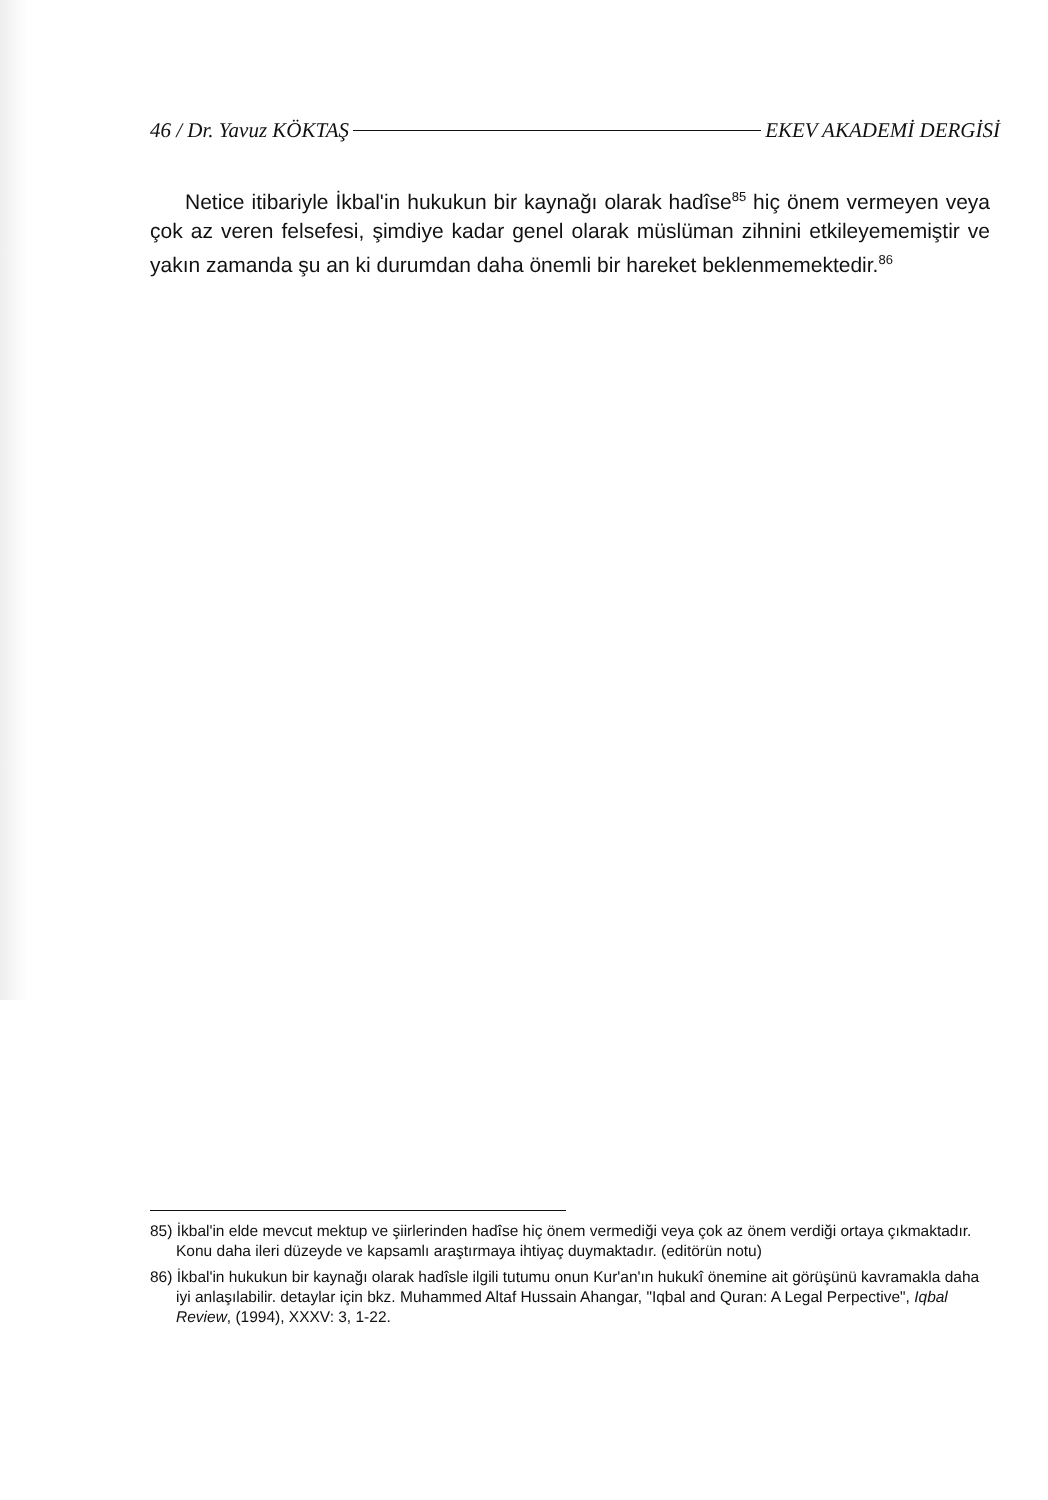46 / Dr. Yavuz KÖKTAŞ EKEV AKADEMİ DERGİSİ
Netice itibariyle İkbal'in hukukun bir kaynağı olarak hadîse<sup>85</sup> hiç önem vermeyen veya çok az veren felsefesi, şimdiye kadar genel olarak müslüman zihnini etkileyememiştir ve yakın zamanda şu an ki durumdan daha önemli bir hareket beklenmemektedir.<sup>86</sup>
85) İkbal'in elde mevcut mektup ve şiirlerinden hadîse hiç önem vermediği veya çok az önem verdiği ortaya çıkmaktadır. Konu daha ileri düzeyde ve kapsamlı araştırmaya ihtiyaç duymaktadır. (editörün notu)
86) İkbal'in hukukun bir kaynağı olarak hadîsle ilgili tutumu onun Kur'an'ın hukukî önemine ait görüşünü kavramakla daha iyi anlaşılabilir. detaylar için bkz. Muhammed Altaf Hussain Ahangar, "Iqbal and Quran: A Legal Perpective", Iqbal Review, (1994), XXXV: 3, 1-22.